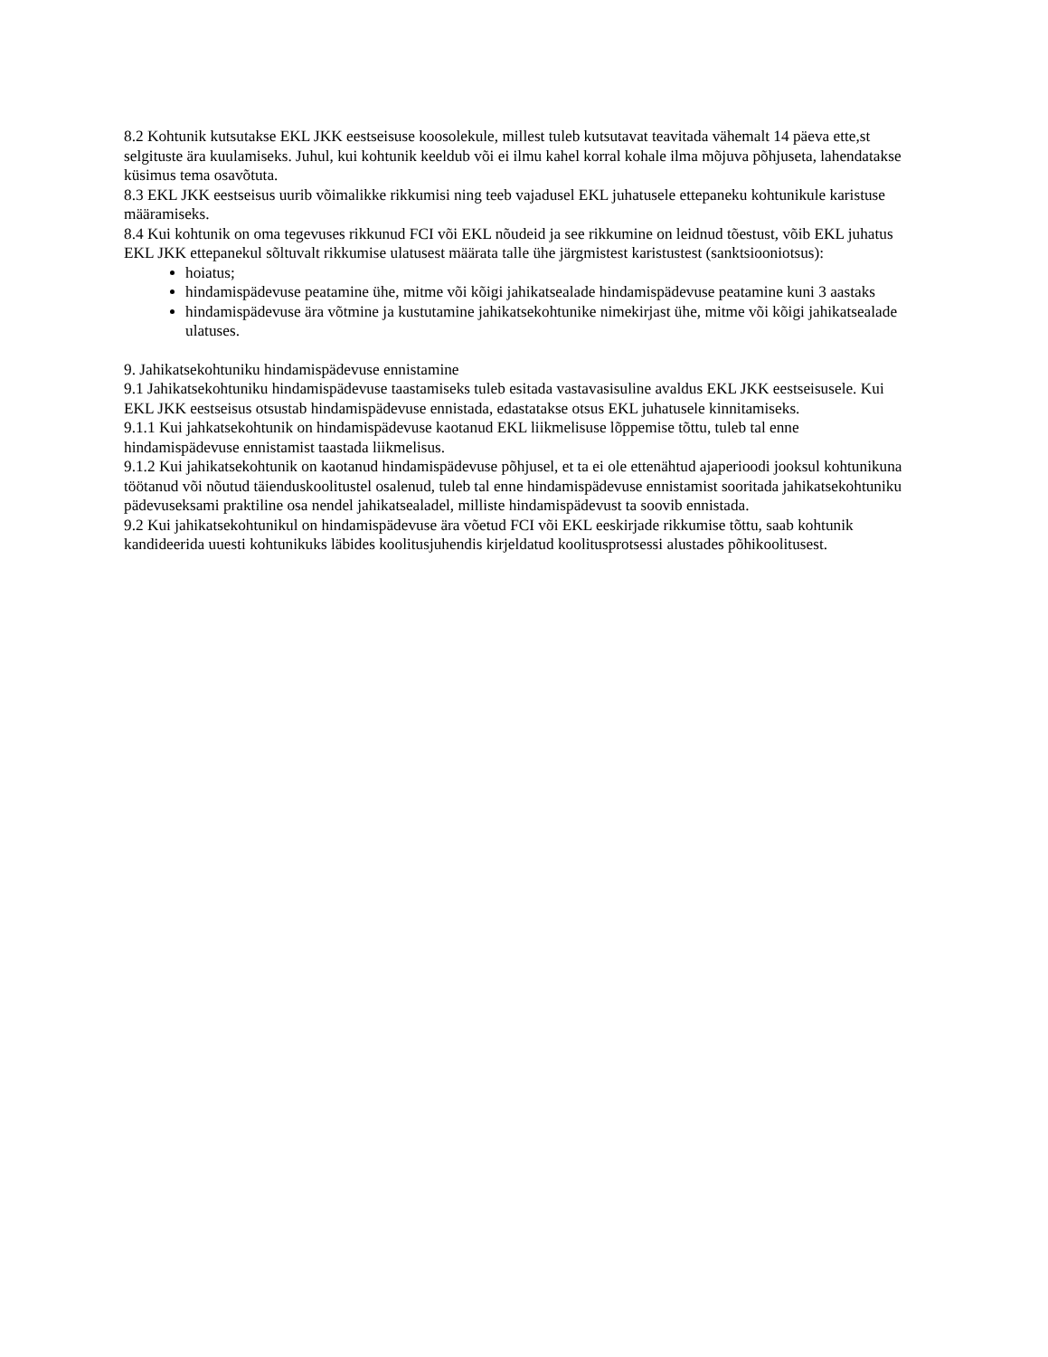8.2 Kohtunik kutsutakse EKL JKK eestseisuse koosolekule, millest tuleb kutsutavat teavitada vähemalt 14 päeva ette,st selgituste ära kuulamiseks. Juhul, kui kohtunik keeldub või ei ilmu kahel korral kohale ilma mõjuva põhjuseta, lahendatakse küsimus tema osavõtuta.
8.3 EKL JKK eestseisus uurib võimalikke rikkumisi ning teeb vajadusel EKL juhatusele ettepaneku kohtunikule karistuse määramiseks.
8.4 Kui kohtunik on oma tegevuses rikkunud FCI või EKL nõudeid ja see rikkumine on leidnud tõestust, võib EKL juhatus EKL JKK ettepanekul sõltuvalt rikkumise ulatusest määrata talle ühe järgmistest karistustest (sanktsiooniotsus):
hoiatus;
hindamispädevuse peatamine ühe, mitme või kõigi jahikatsealade hindamispädevuse peatamine kuni 3 aastaks
hindamispädevuse ära võtmine ja kustutamine jahikatsekohtunike nimekirjast ühe, mitme või kõigi jahikatsealade ulatuses.
9. Jahikatsekohtuniku hindamispädevuse ennistamine
9.1 Jahikatsekohtuniku hindamispädevuse taastamiseks tuleb esitada vastavasisuline avaldus EKL JKK eestseisusele. Kui EKL JKK eestseisus otsustab hindamispädevuse ennistada, edastatakse otsus EKL juhatusele kinnitamiseks.
9.1.1 Kui jahkatsekohtunik on hindamispädevuse kaotanud EKL liikmelisuse lõppemise tõttu, tuleb tal enne hindamispädevuse ennistamist taastada liikmelisus.
9.1.2 Kui jahikatsekohtunik on kaotanud hindamispädevuse põhjusel, et ta ei ole ettenähtud ajaperioodi jooksul kohtunikuna töötanud või nõutud täienduskoolitustel osalenud, tuleb tal enne hindamispädevuse ennistamist sooritada jahikatsekohtuniku pädevuseksami praktiline osa nendel jahikatsealadel, milliste hindamispädevust ta soovib ennistada.
9.2 Kui jahikatsekohtunikul on hindamispädevuse ära võetud FCI või EKL eeskirjade rikkumise tõttu, saab kohtunik kandideerida uuesti kohtunikuks läbides koolitusjuhendis kirjeldatud koolitusprotsessi alustades põhikoolitusest.